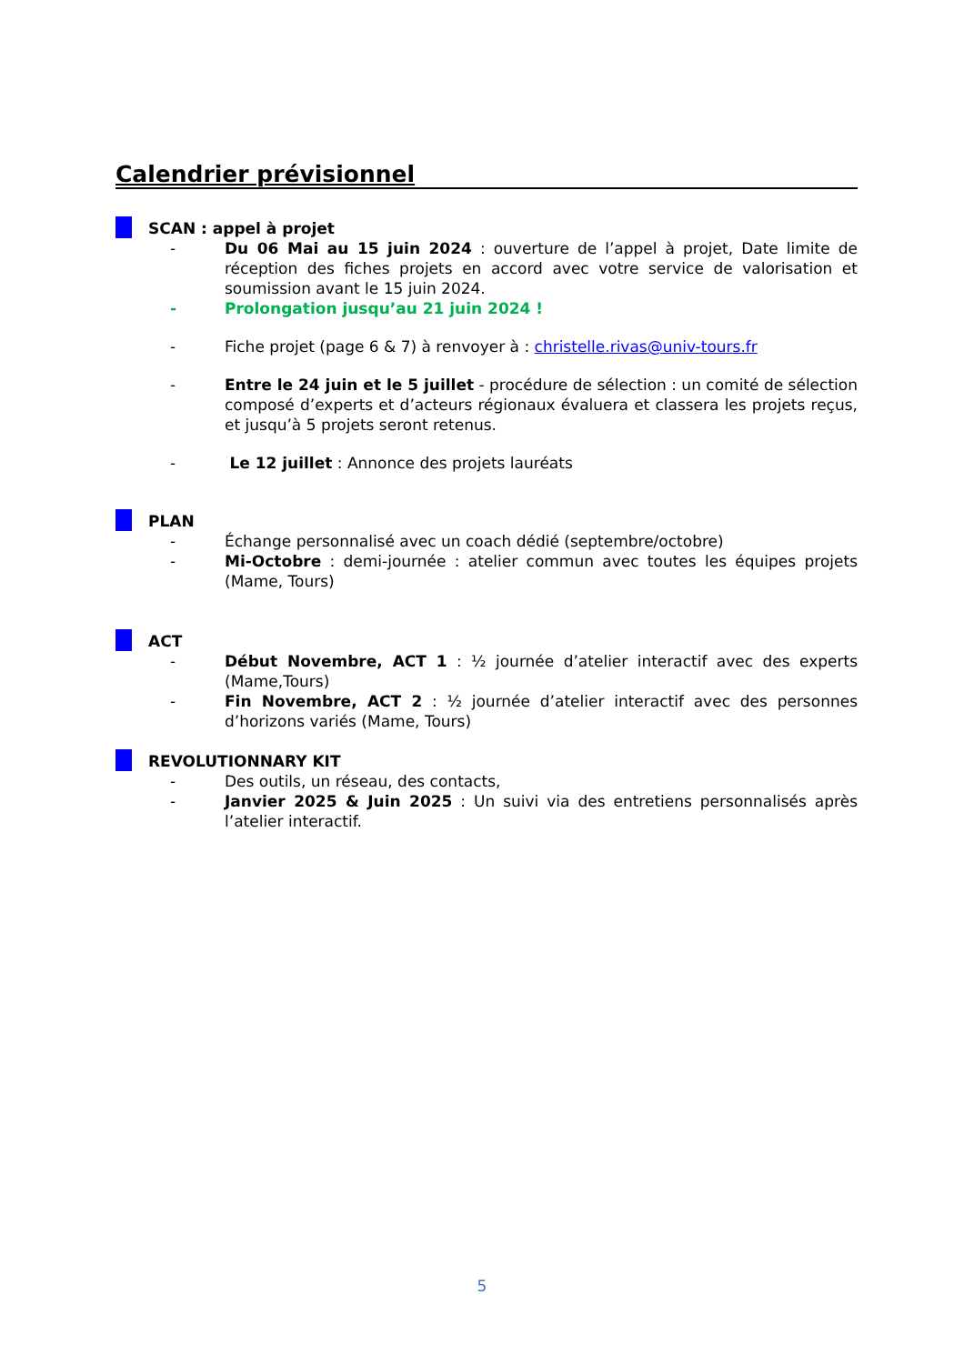Calendrier prévisionnel
SCAN : appel à projet
- Du 06 Mai au 15 juin 2024 : ouverture de l’appel à projet, Date limite de réception des fiches projets en accord avec votre service de valorisation et soumission avant le 15 juin 2024.
- Prolongation jusqu’au 21 juin 2024 !
- Fiche projet (page 6 & 7) à renvoyer à : christelle.rivas@univ-tours.fr
- Entre le 24 juin et le 5 juillet - procédure de sélection : un comité de sélection composé d’experts et d’acteurs régionaux évaluera et classera les projets reçus, et jusqu’à 5 projets seront retenus.
- Le 12 juillet : Annonce des projets lauréats
PLAN
- Échange personnalisé avec un coach dédié (septembre/octobre)
- Mi-Octobre : demi-journée : atelier commun avec toutes les équipes projets (Mame, Tours)
ACT
- Début Novembre, ACT 1 : ½ journée d’atelier interactif avec des experts (Mame,Tours)
- Fin Novembre, ACT 2 : ½ journée d’atelier interactif avec des personnes d’horizons variés (Mame, Tours)
REVOLUTIONNARY KIT
- Des outils, un réseau, des contacts,
- Janvier 2025 & Juin 2025 : Un suivi via des entretiens personnalisés après l’atelier interactif.
5